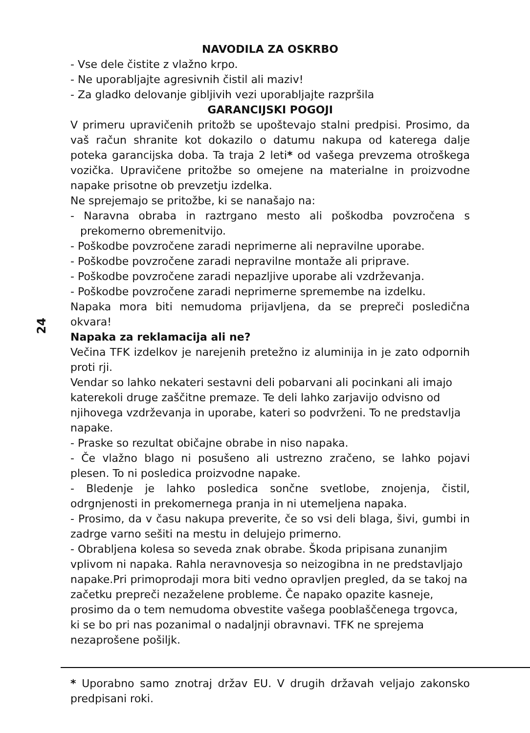24
NAVODILA ZA OSKRBO
- Vse dele čistite z vlažno krpo.
- Ne uporabljajte agresivnih čistil ali maziv!
- Za gladko delovanje gibljivih vezi uporabljajte razpršila
GARANCIJSKI POGOJI
V primeru upravičenih pritožb se upoštevajo stalni predpisi. Prosimo, da vaš račun shranite kot dokazilo o datumu nakupa od katerega dalje poteka garancijska doba. Ta traja 2 leti* od vašega prevzema otroškega vozička. Upravičene pritožbe so omejene na materialne in proizvodne napake prisotne ob prevzetju izdelka.
Ne sprejemajo se pritožbe, ki se nanašajo na:
- Naravna obraba in raztrgano mesto ali poškodba povzročena s prekomerno obremenitvijo.
- Poškodbe povzročene zaradi neprimerne ali nepravilne uporabe.
- Poškodbe povzročene zaradi nepravilne montaže ali priprave.
- Poškodbe povzročene zaradi nepazljive uporabe ali vzdrževanja.
- Poškodbe povzročene zaradi neprimerne spremembe na izdelku.
Napaka mora biti nemudoma prijavljena, da se prepreči posledična okvara!
Napaka za reklamacija ali ne?
Večina TFK izdelkov je narejenih pretežno iz aluminija in je zato odpornih proti rji.
Vendar so lahko nekateri sestavni deli pobarvani ali pocinkani ali imajo katerekoli druge zaščitne premaze. Te deli lahko zarjavijo odvisno od njihovega vzdrževanja in uporabe, kateri so podvrženi. To ne predstavlja napake.
- Praske so rezultat običajne obrabe in niso napaka.
- Če vlažno blago ni posušeno ali ustrezno zračeno, se lahko pojavi plesen. To ni posledica proizvodne napake.
- Bledenje je lahko posledica sončne svetlobe, znojenja, čistil, odrgnjenosti in prekomernega pranja in ni utemeljena napaka.
- Prosimo, da v času nakupa preverite, če so vsi deli blaga, šivi, gumbi in zadrge varno sešiti na mestu in delujejo primerno.
- Obrabljena kolesa so seveda znak obrabe. Škoda pripisana zunanjim vplivom ni napaka. Rahla neravnovesja so neizogibna in ne predstavljajo napake.Pri primoprodaji mora biti vedno opravljen pregled, da se takoj na začetku prepreči nezaželene probleme. Če napako opazite kasneje, prosimo da o tem nemudoma obvestite vašega pooblaščenega trgovca, ki se bo pri nas pozanimal o nadaljnji obravnavi. TFK ne sprejema nezaprošene pošiljk.
* Uporabno samo znotraj držav EU. V drugih državah veljajo zakonsko predpisani roki.